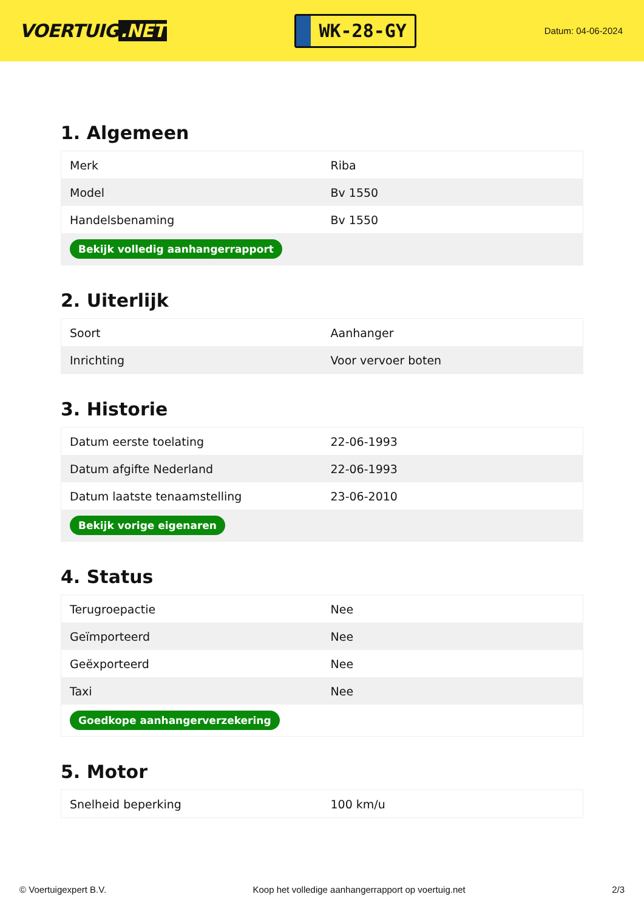VOERTUIG.NET
WK-28-GY
Datum: 04-06-2024
1. Algemeen
| Merk | Riba |
| Model | Bv 1550 |
| Handelsbenaming | Bv 1550 |
| Bekijk volledig aanhangerrapport | |
2. Uiterlijk
| Soort | Aanhanger |
| Inrichting | Voor vervoer boten |
3. Historie
| Datum eerste toelating | 22-06-1993 |
| Datum afgifte Nederland | 22-06-1993 |
| Datum laatste tenaamstelling | 23-06-2010 |
| Bekijk vorige eigenaren | |
4. Status
| Terugroepactie | Nee |
| Geïmporteerd | Nee |
| Geëxporteerd | Nee |
| Taxi | Nee |
| Goedkope aanhangerverzekering | |
5. Motor
| Snelheid beperking | 100 km/u |
© Voertuigexpert B.V. Koop het volledige aanhangerrapport op voertuig.net 2/3